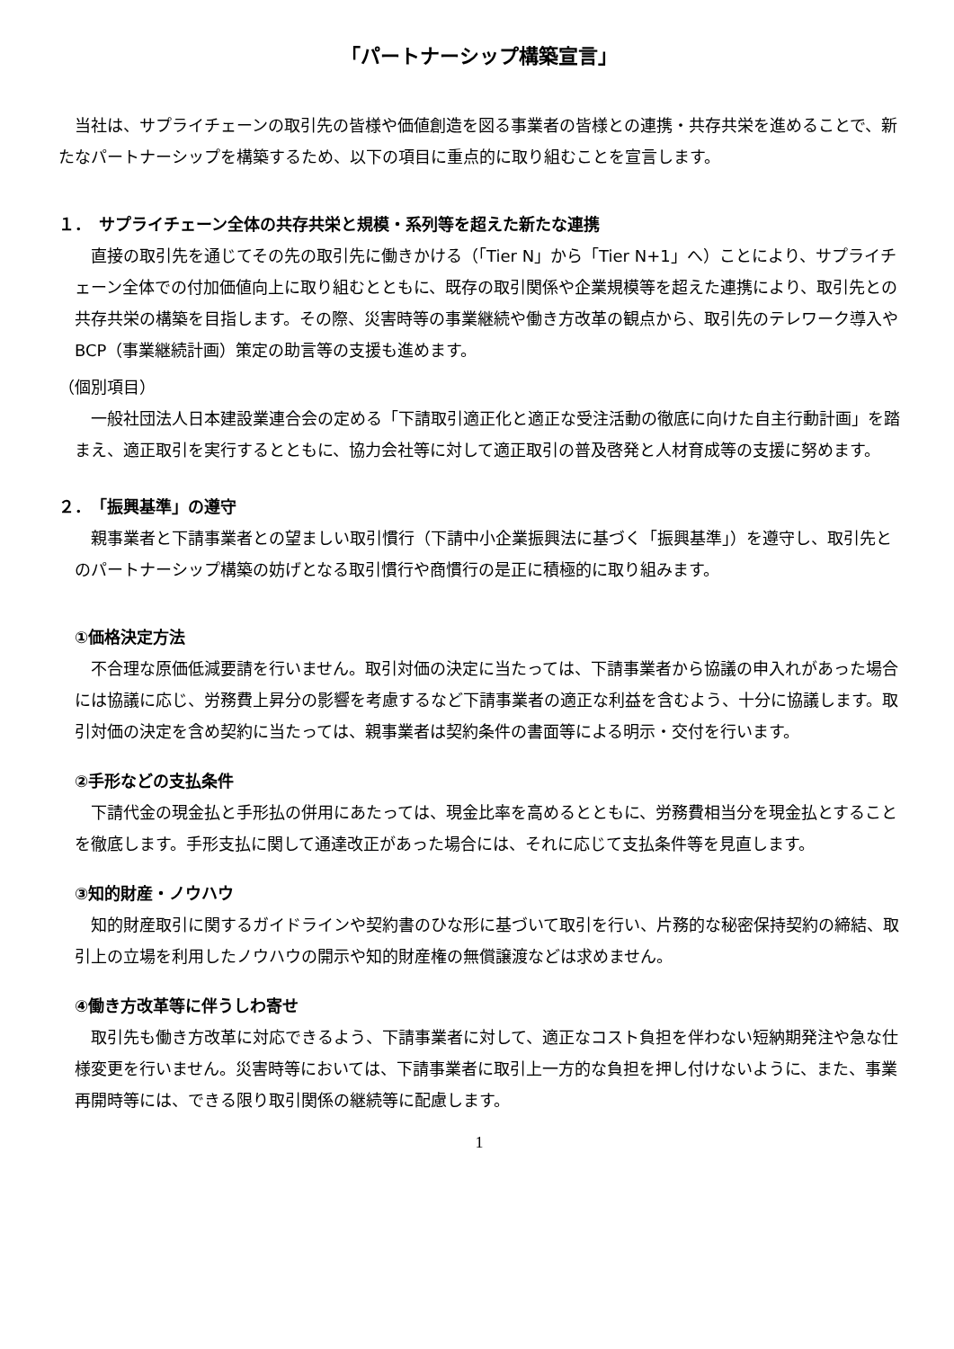「パートナーシップ構築宣言」
　当社は、サプライチェーンの取引先の皆様や価値創造を図る事業者の皆様との連携・共存共栄を進めることで、新たなパートナーシップを構築するため、以下の項目に重点的に取り組むことを宣言します。
１．　サプライチェーン全体の共存共栄と規模・系列等を超えた新たな連携
　直接の取引先を通じてその先の取引先に働きかける（「Tier N」から「Tier N+1」へ）ことにより、サプライチェーン全体での付加価値向上に取り組むとともに、既存の取引関係や企業規模等を超えた連携により、取引先との共存共栄の構築を目指します。その際、災害時等の事業継続や働き方改革の観点から、取引先のテレワーク導入やBCP（事業継続計画）策定の助言等の支援も進めます。
（個別項目）
　一般社団法人日本建設業連合会の定める「下請取引適正化と適正な受注活動の徹底に向けた自主行動計画」を踏まえ、適正取引を実行するとともに、協力会社等に対して適正取引の普及啓発と人材育成等の支援に努めます。
２．　「振興基準」の遵守
　親事業者と下請事業者との望ましい取引慣行（下請中小企業振興法に基づく「振興基準」）を遵守し、取引先とのパートナーシップ構築の妨げとなる取引慣行や商慣行の是正に積極的に取り組みます。
①価格決定方法
　不合理な原価低減要請を行いません。取引対価の決定に当たっては、下請事業者から協議の申入れがあった場合には協議に応じ、労務費上昇分の影響を考慮するなど下請事業者の適正な利益を含むよう、十分に協議します。取引対価の決定を含め契約に当たっては、親事業者は契約条件の書面等による明示・交付を行います。
②手形などの支払条件
　下請代金の現金払と手形払の併用にあたっては、現金比率を高めるとともに、労務費相当分を現金払とすることを徹底します。手形支払に関して通達改正があった場合には、それに応じて支払条件等を見直します。
③知的財産・ノウハウ
　知的財産取引に関するガイドラインや契約書のひな形に基づいて取引を行い、片務的な秘密保持契約の締結、取引上の立場を利用したノウハウの開示や知的財産権の無償譲渡などは求めません。
④働き方改革等に伴うしわ寄せ
　取引先も働き方改革に対応できるよう、下請事業者に対して、適正なコスト負担を伴わない短納期発注や急な仕様変更を行いません。災害時等においては、下請事業者に取引上一方的な負担を押し付けないように、また、事業再開時等には、できる限り取引関係の継続等に配慮します。
1